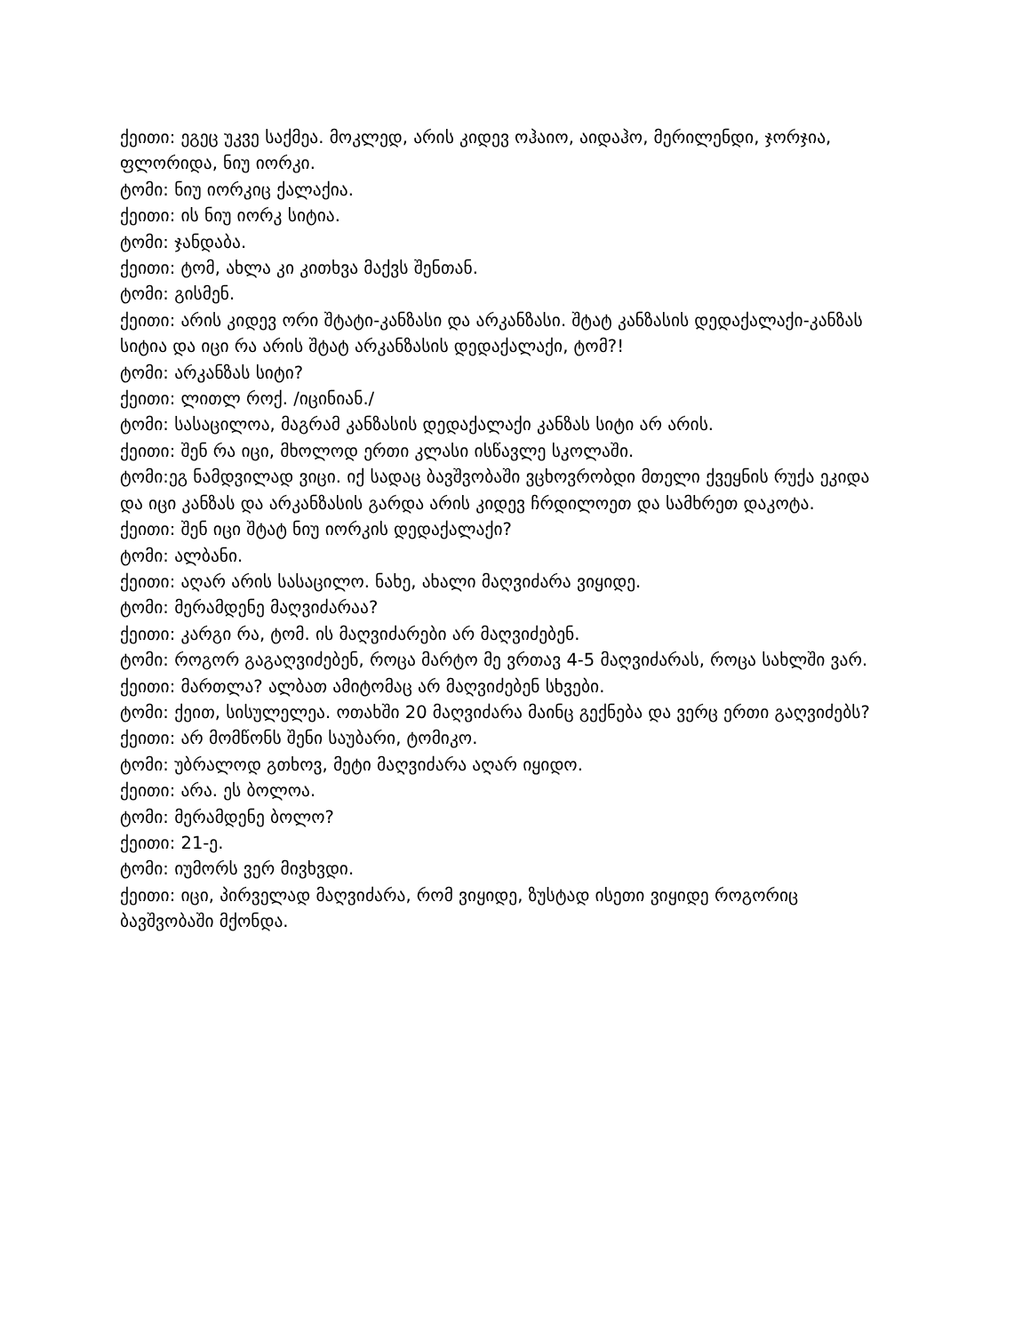ქეითი: ეგეც უკვე საქმეა. მოკლედ, არის კიდევ ოჰაიო, აიდაჰო, მერილენდი, ჯორჯია, ფლორიდა, ნიუ იორკი.
ტომი: ნიუ იორკიც ქალაქია.
ქეითი: ის ნიუ იორკ სიტია.
ტომი: ჯანდაბა.
ქეითი: ტომ, ახლა კი კითხვა მაქვს შენთან.
ტომი: გისმენ.
ქეითი: არის კიდევ ორი შტატი-კანზასი და არკანზასი. შტატ კანზასის დედაქალაქი-კანზას სიტია და იცი რა არის შტატ არკანზასის დედაქალაქი, ტომ?!
ტომი: არკანზას სიტი?
ქეითი: ლითლ როქ. /იცინიან./
ტომი: სასაცილოა, მაგრამ კანზასის დედაქალაქი კანზას სიტი არ არის.
ქეითი: შენ რა იცი, მხოლოდ ერთი კლასი ისწავლე სკოლაში.
ტომი:ეგ ნამდვილად ვიცი. იქ სადაც ბავშვობაში ვცხოვრობდი მთელი ქვეყნის რუქა ეკიდა და იცი კანზას და არკანზასის გარდა არის კიდევ ჩრდილოეთ და სამხრეთ დაკოტა.
ქეითი: შენ იცი შტატ ნიუ იორკის დედაქალაქი?
ტომი: ალბანი.
ქეითი: აღარ არის სასაცილო. ნახე, ახალი მაღვიძარა ვიყიდე.
ტომი: მერამდენე მაღვიძარაა?
ქეითი: კარგი რა, ტომ. ის მაღვიძარები არ მაღვიძებენ.
ტომი: როგორ გაგაღვიძებენ, როცა მარტო მე ვრთავ 4-5 მაღვიძარას, როცა სახლში ვარ.
ქეითი: მართლა? ალბათ ამიტომაც არ მაღვიძებენ სხვები.
ტომი: ქეით, სისულელეა. ოთახში 20 მაღვიძარა მაინც გექნება და ვერც ერთი გაღვიძებს?
ქეითი: არ მომწონს შენი საუბარი, ტომიკო.
ტომი: უბრალოდ გთხოვ, მეტი მაღვიძარა აღარ იყიდო.
ქეითი: არა. ეს ბოლოა.
ტომი: მერამდენე ბოლო?
ქეითი: 21-ე.
ტომი: იუმორს ვერ მივხვდი.
ქეითი: იცი, პირველად მაღვიძარა, რომ ვიყიდე, ზუსტად ისეთი ვიყიდე როგორიც ბავშვობაში მქონდა.